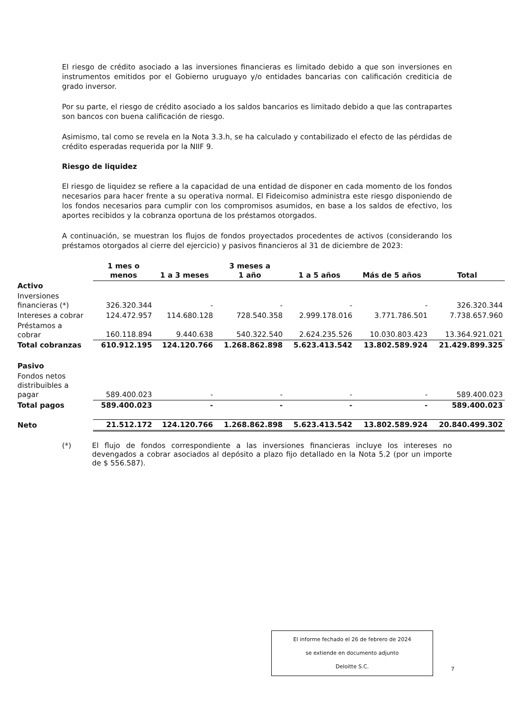El riesgo de crédito asociado a las inversiones financieras es limitado debido a que son inversiones en instrumentos emitidos por el Gobierno uruguayo y/o entidades bancarias con calificación crediticia de grado inversor.
Por su parte, el riesgo de crédito asociado a los saldos bancarios es limitado debido a que las contrapartes son bancos con buena calificación de riesgo.
Asimismo, tal como se revela en la Nota 3.3.h, se ha calculado y contabilizado el efecto de las pérdidas de crédito esperadas requerida por la NIIF 9.
Riesgo de liquidez
El riesgo de liquidez se refiere a la capacidad de una entidad de disponer en cada momento de los fondos necesarios para hacer frente a su operativa normal. El Fideicomiso administra este riesgo disponiendo de los fondos necesarios para cumplir con los compromisos asumidos, en base a los saldos de efectivo, los aportes recibidos y la cobranza oportuna de los préstamos otorgados.
A continuación, se muestran los flujos de fondos proyectados procedentes de activos (considerando los préstamos otorgados al cierre del ejercicio) y pasivos financieros al 31 de diciembre de 2023:
| | 1 mes o menos | 1 a 3 meses | 3 meses a 1 año | 1 a 5 años | Más de 5 años | Total |
| Activo | | | | | | |
| Inversiones financieras (*) | 326.320.344 | - | - | - | - | 326.320.344 |
| Intereses a cobrar | 124.472.957 | 114.680.128 | 728.540.358 | 2.999.178.016 | 3.771.786.501 | 7.738.657.960 |
| Préstamos a cobrar | 160.118.894 | 9.440.638 | 540.322.540 | 2.624.235.526 | 10.030.803.423 | 13.364.921.021 |
| Total cobranzas | 610.912.195 | 124.120.766 | 1.268.862.898 | 5.623.413.542 | 13.802.589.924 | 21.429.899.325 |
| Pasivo | | | | | | |
| Fondos netos distribuibles a pagar | 589.400.023 | - | - | - | - | 589.400.023 |
| Total pagos | 589.400.023 | - | - | - | - | 589.400.023 |
| Neto | 21.512.172 | 124.120.766 | 1.268.862.898 | 5.623.413.542 | 13.802.589.924 | 20.840.499.302 |
(*) El flujo de fondos correspondiente a las inversiones financieras incluye los intereses no devengados a cobrar asociados al depósito a plazo fijo detallado en la Nota 5.2 (por un importe de $ 556.587).
El informe fechado el 26 de febrero de 2024
se extiende en documento adjunto
Deloitte S.C.
7